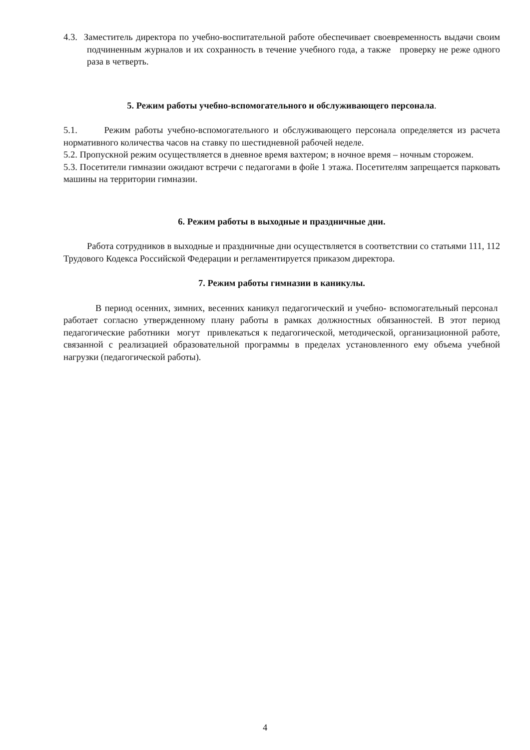4.3. Заместитель директора по учебно-воспитательной работе обеспечивает своевременность выдачи своим подчиненным журналов и их сохранность в течение учебного года, а также проверку не реже одного раза в четверть.
5. Режим работы учебно-вспомогательного и обслуживающего персонала.
5.1. Режим работы учебно-вспомогательного и обслуживающего персонала определяется из расчета нормативного количества часов на ставку по шестидневной рабочей неделе.
5.2. Пропускной режим осуществляется в дневное время вахтером; в ночное время – ночным сторожем.
5.3. Посетители гимназии ожидают встречи с педагогами в фойе 1 этажа. Посетителям запрещается парковать машины на территории гимназии.
6. Режим работы в выходные и праздничные дни.
Работа сотрудников в выходные и праздничные дни осуществляется в соответствии со статьями 111, 112 Трудового Кодекса Российской Федерации и регламентируется приказом директора.
7. Режим работы гимназии в каникулы.
В период осенних, зимних, весенних каникул педагогический и учебно- вспомогательный персонал работает согласно утвержденному плану работы в рамках должностных обязанностей. В этот период педагогические работники могут привлекаться к педагогической, методической, организационной работе, связанной с реализацией образовательной программы в пределах установленного ему объема учебной нагрузки (педагогической работы).
4